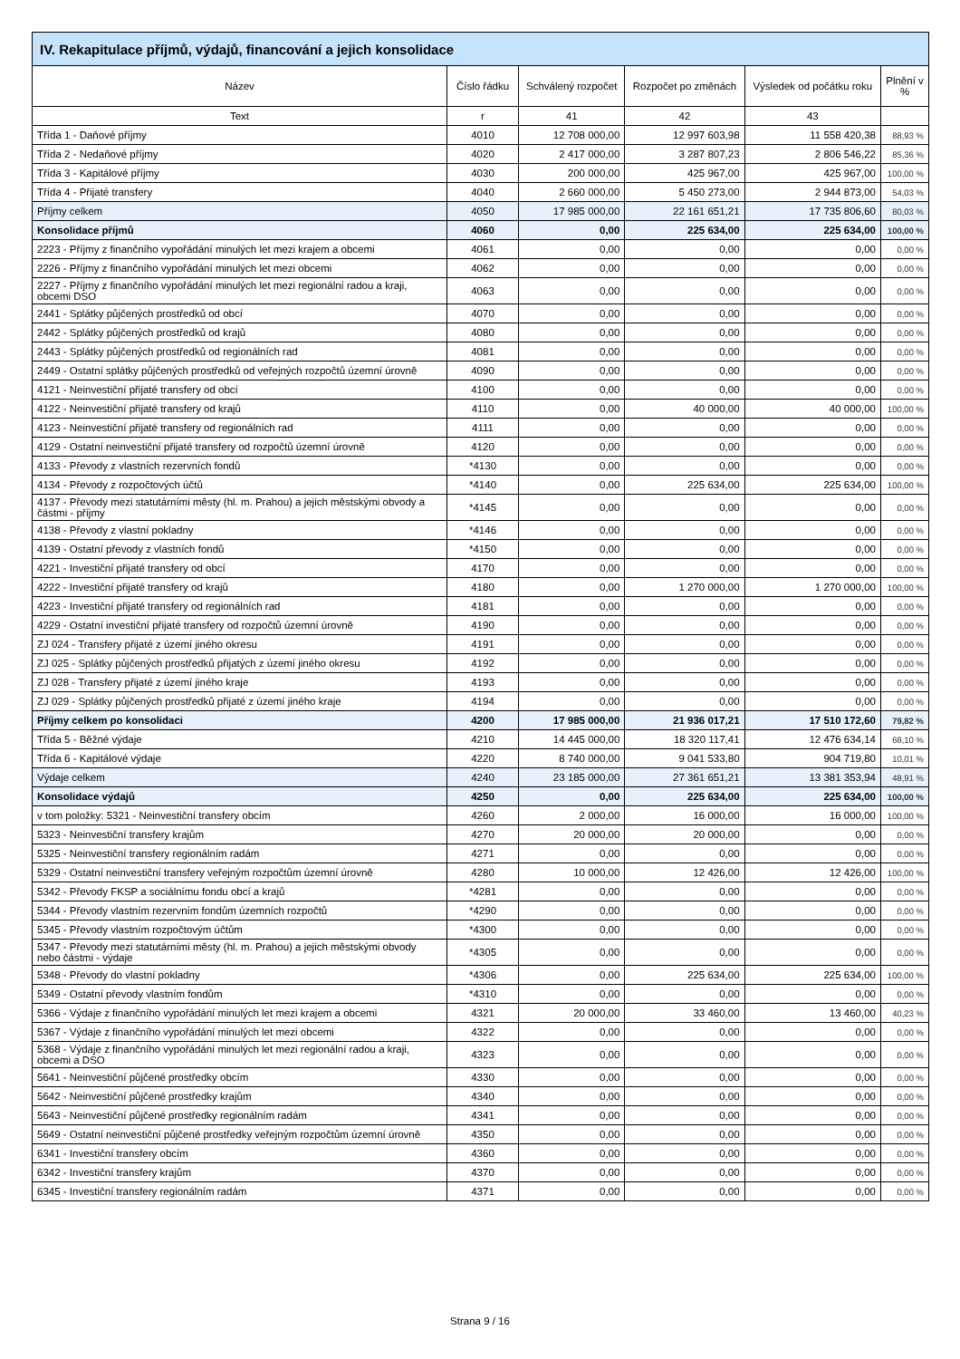| IV. Rekapitulace příjmů, výdajů, financování a jejich konsolidace | | | | | |
| Název | Číslo řádku | Schválený rozpočet | Rozpočet po změnách | Výsledek od počátku roku | Plnění v % |
| Text | r | 41 | 42 | 43 | |
| Třída 1 - Daňové příjmy | 4010 | 12 708 000,00 | 12 997 603,98 | 11 558 420,38 | 88,93 % |
| Třída 2 - Nedaňové příjmy | 4020 | 2 417 000,00 | 3 287 807,23 | 2 806 546,22 | 85,36 % |
| Třída 3 - Kapitálové příjmy | 4030 | 200 000,00 | 425 967,00 | 425 967,00 | 100,00 % |
| Třída 4 - Přijaté transfery | 4040 | 2 660 000,00 | 5 450 273,00 | 2 944 873,00 | 54,03 % |
| Příjmy celkem | 4050 | 17 985 000,00 | 22 161 651,21 | 17 735 806,60 | 80,03 % |
| Konsolidace příjmů | 4060 | 0,00 | 225 634,00 | 225 634,00 | 100,00 % |
| 2223 - Příjmy z finančního vypořádání minulých let mezi krajem a obcemi | 4061 | 0,00 | 0,00 | 0,00 | 0,00 % |
| 2226 - Příjmy z finančního vypořádání minulých let mezi obcemi | 4062 | 0,00 | 0,00 | 0,00 | 0,00 % |
| 2227 - Příjmy z finančního vypořádání minulých let mezi regionální radou a kraji, obcemi DSO | 4063 | 0,00 | 0,00 | 0,00 | 0,00 % |
| 2441 - Splátky půjčených prostředků od obcí | 4070 | 0,00 | 0,00 | 0,00 | 0,00 % |
| 2442 - Splátky půjčených prostředků od krajů | 4080 | 0,00 | 0,00 | 0,00 | 0,00 % |
| 2443 - Splátky půjčených prostředků od regionálních rad | 4081 | 0,00 | 0,00 | 0,00 | 0,00 % |
| 2449 - Ostatní splátky půjčených prostředků od veřejných rozpočtů územní úrovně | 4090 | 0,00 | 0,00 | 0,00 | 0,00 % |
| 4121 - Neinvestiční přijaté transfery od obcí | 4100 | 0,00 | 0,00 | 0,00 | 0,00 % |
| 4122 - Neinvestiční přijaté transfery od krajů | 4110 | 0,00 | 40 000,00 | 40 000,00 | 100,00 % |
| 4123 - Neinvestiční přijaté transfery od regionálních rad | 4111 | 0,00 | 0,00 | 0,00 | 0,00 % |
| 4129 - Ostatní neinvestiční přijaté transfery od rozpočtů územní úrovně | 4120 | 0,00 | 0,00 | 0,00 | 0,00 % |
| 4133 - Převody z vlastních rezervních fondů | *4130 | 0,00 | 0,00 | 0,00 | 0,00 % |
| 4134 - Převody z rozpočtových účtů | *4140 | 0,00 | 225 634,00 | 225 634,00 | 100,00 % |
| 4137 - Převody mezi statutárními městy (hl. m. Prahou) a jejich městskými obvody a částmi - příjmy | *4145 | 0,00 | 0,00 | 0,00 | 0,00 % |
| 4138 - Převody z vlastní pokladny | *4146 | 0,00 | 0,00 | 0,00 | 0,00 % |
| 4139 - Ostatní převody z vlastních fondů | *4150 | 0,00 | 0,00 | 0,00 | 0,00 % |
| 4221 - Investiční přijaté transfery od obcí | 4170 | 0,00 | 0,00 | 0,00 | 0,00 % |
| 4222 - Investiční přijaté transfery od krajů | 4180 | 0,00 | 1 270 000,00 | 1 270 000,00 | 100,00 % |
| 4223 - Investiční přijaté transfery od regionálních rad | 4181 | 0,00 | 0,00 | 0,00 | 0,00 % |
| 4229 - Ostatní investiční přijaté transfery od rozpočtů územní úrovně | 4190 | 0,00 | 0,00 | 0,00 | 0,00 % |
| ZJ 024 - Transfery přijaté z území jiného okresu | 4191 | 0,00 | 0,00 | 0,00 | 0,00 % |
| ZJ 025 - Splátky půjčených prostředků přijatých z území jiného okresu | 4192 | 0,00 | 0,00 | 0,00 | 0,00 % |
| ZJ 028 - Transfery přijaté z území jiného kraje | 4193 | 0,00 | 0,00 | 0,00 | 0,00 % |
| ZJ 029 - Splátky půjčených prostředků přijaté z území jiného kraje | 4194 | 0,00 | 0,00 | 0,00 | 0,00 % |
| Příjmy celkem po konsolidaci | 4200 | 17 985 000,00 | 21 936 017,21 | 17 510 172,60 | 79,82 % |
| Třída 5 - Běžné výdaje | 4210 | 14 445 000,00 | 18 320 117,41 | 12 476 634,14 | 68,10 % |
| Třída 6 - Kapitálové výdaje | 4220 | 8 740 000,00 | 9 041 533,80 | 904 719,80 | 10,01 % |
| Výdaje celkem | 4240 | 23 185 000,00 | 27 361 651,21 | 13 381 353,94 | 48,91 % |
| Konsolidace výdajů | 4250 | 0,00 | 225 634,00 | 225 634,00 | 100,00 % |
| v tom položky: 5321 - Neinvestiční transfery obcím | 4260 | 2 000,00 | 16 000,00 | 16 000,00 | 100,00 % |
| 5323 - Neinvestiční transfery krajům | 4270 | 20 000,00 | 20 000,00 | 0,00 | 0,00 % |
| 5325 - Neinvestiční transfery regionálním radám | 4271 | 0,00 | 0,00 | 0,00 | 0,00 % |
| 5329 - Ostatní neinvestiční transfery veřejným rozpočtům územní úrovně | 4280 | 10 000,00 | 12 426,00 | 12 426,00 | 100,00 % |
| 5342 - Převody FKSP a sociálnímu fondu obcí a krajů | *4281 | 0,00 | 0,00 | 0,00 | 0,00 % |
| 5344 - Převody vlastním rezervním fondům územních rozpočtů | *4290 | 0,00 | 0,00 | 0,00 | 0,00 % |
| 5345 - Převody vlastním rozpočtovým účtům | *4300 | 0,00 | 0,00 | 0,00 | 0,00 % |
| 5347 - Převody mezi statutárními městy (hl. m. Prahou) a jejich městskými obvody nebo částmi - výdaje | *4305 | 0,00 | 0,00 | 0,00 | 0,00 % |
| 5348 - Převody do vlastní pokladny | *4306 | 0,00 | 225 634,00 | 225 634,00 | 100,00 % |
| 5349 - Ostatní převody vlastním fondům | *4310 | 0,00 | 0,00 | 0,00 | 0,00 % |
| 5366 - Výdaje z finančního vypořádání minulých let mezi krajem a obcemi | 4321 | 20 000,00 | 33 460,00 | 13 460,00 | 40,23 % |
| 5367 - Výdaje z finančního vypořádání minulých let mezi obcemi | 4322 | 0,00 | 0,00 | 0,00 | 0,00 % |
| 5368 - Výdaje z finančního vypořádání minulých let mezi regionální radou a kraji, obcemi a DSO | 4323 | 0,00 | 0,00 | 0,00 | 0,00 % |
| 5641 - Neinvestiční půjčené prostředky obcím | 4330 | 0,00 | 0,00 | 0,00 | 0,00 % |
| 5642 - Neinvestiční půjčené prostředky krajům | 4340 | 0,00 | 0,00 | 0,00 | 0,00 % |
| 5643 - Neinvestiční půjčené prostředky regionálním radám | 4341 | 0,00 | 0,00 | 0,00 | 0,00 % |
| 5649 - Ostatní neinvestiční půjčené prostředky veřejným rozpočtům územní úrovně | 4350 | 0,00 | 0,00 | 0,00 | 0,00 % |
| 6341 - Investiční transfery obcím | 4360 | 0,00 | 0,00 | 0,00 | 0,00 % |
| 6342 - Investiční transfery krajům | 4370 | 0,00 | 0,00 | 0,00 | 0,00 % |
| 6345 - Investiční transfery regionálním radám | 4371 | 0,00 | 0,00 | 0,00 | 0,00 % |
Strana 9 / 16